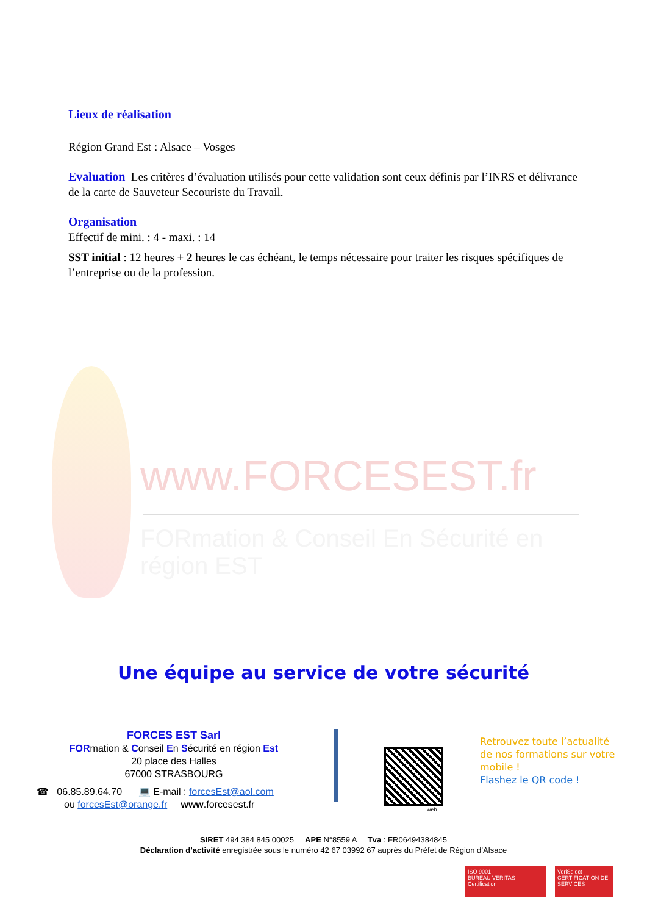Lieux de réalisation
Région Grand Est : Alsace – Vosges
Evaluation Les critères d’évaluation utilisés pour cette validation sont ceux définis par l’INRS et délivrance de la carte de Sauveteur Secouriste du Travail.
Organisation
Effectif de mini. : 4 - maxi. : 14
SST initial : 12 heures + 2 heures le cas échéant, le temps nécessaire pour traiter les risques spécifiques de l’entreprise ou de la profession.
www.FORCESEST.fr
FORmation & Conseil En Sécurité en région EST
Une équipe au service de votre sécurité
FORCES EST Sarl
FORmation & Conseil En Sécurité en région Est
20 place des Halles
67000 STRASBOURG
☎ 06.85.89.64.70 💻 E-mail : forcesEst@aol.com
ou forcesEst@orange.fr www.forcesest.fr
web
Retrouvez toute l’actualité
de nos formations sur votre
mobile !
Flashez le QR code !
SIRET 494 384 845 00025 APE N°8559 A Tva : FR06494384845
Déclaration d’activité enregistrée sous le numéro 42 67 03992 67 auprès du Préfet de Région d’Alsace
ISO 9001
BUREAU VERITAS
Certification
VeriSelect
CERTIFICATION DE SERVICES